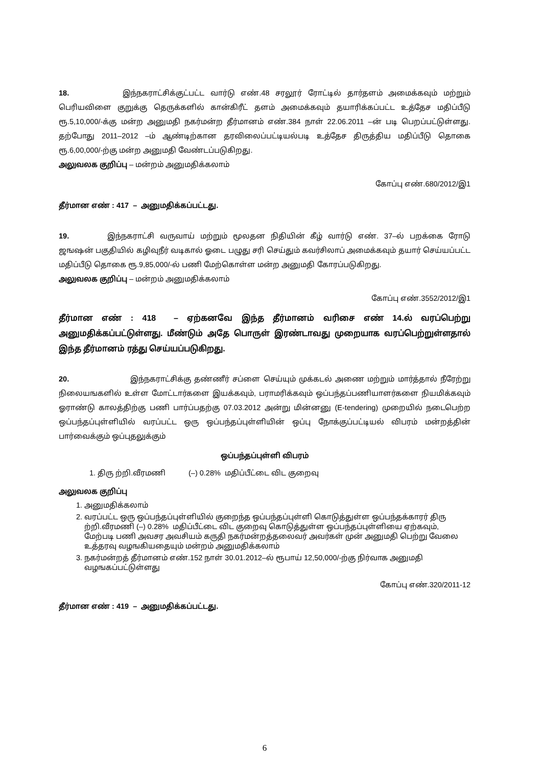18. இந்நகராட்சிக்குட்பட்ட வார்டு எண்.48 சரலூர் ரோட்டில் தார்தளம் அமைக்கவும் மற்றும் பெரியவிளை குறுக்கு தெருக்களில் கான்கிரீட் தளம் அமைக்கவும் தயாரிக்கப்பட்ட உத்தேச மதிப்பீடு ரூ.5,10,000/-க்கு மன்ற அனுமதி நகர்மன்ற தீர்மானம் எண்.384 நாள் 22.06.2011 –ன் படி பெறப்பட்டுள்ளது. தற்போது 2011–2012 –ம் ஆண்டிற்கான தரவிலைப்பட்டியல்படி உத்தேச திருத்திய மதிப்பீடு தொகை ரூ.6,00,000/-ற்கு மன்ற அனுமதி வேண்டப்படுகிறது.
அலுவலக குறிப்பு – மன்றம் அனுமதிக்கலாம்
கோப்பு எண்.680/2012/இ1
தீர்மான எண் : 417 – அனுமதிக்கப்பட்டது.
19. இந்நகராட்சி வருவாய் மற்றும் மூலதன நிதியின் கீழ் வார்டு எண். 37–ல் பறக்கை ரோடு ஜஙஷன் பகுதியில் கழிவுநீர் வடிகால் ஓடை பழுது சரி செய்தும் கவர்சிலாப் அமைக்கவும் தயார் செய்யப்பட்ட மதிப்பீடு தொகை ரூ.9,85,000/-ல் பணி மேற்கொள்ள மன்ற அனுமதி கோரப்படுகிறது.
அலுவலக குறிப்பு – மன்றம் அனுமதிக்கலாம்
கோப்பு எண்.3552/2012/இ1
தீர்மான எண் : 418 – ஏற்கனவே இந்த தீர்மானம் வரிசை எண் 14.ல் வரப்பெற்று அனுமதிக்கப்பட்டுள்ளது. மீண்டும் அதே பொருள் இரண்டாவது முறையாக வரப்பெற்றுள்ளதால் இந்த தீர்மானம் ரத்து செய்யப்படுகிறது.
20. இந்நகராட்சிக்கு தண்ணீர் சப்ளை செய்யும் முக்கடல் அணை மற்றும் மார்த்தால் நீரேற்று நிலையஙகளில் உள்ள மோட்டார்களை இயக்கவும், பராமரிக்கவும் ஒப்பந்தப்பணியாளர்களை நியமிக்கவும் ஓராண்டு காலத்திற்கு பணி பார்ப்பதற்கு 07.03.2012 அன்று மின்னனு (E-tendering) முறையில் நடைபெற்ற ஒப்பந்தப்புள்ளியில் வரப்பட்ட ஒரு ஒப்பந்தப்புள்ளியின் ஒப்பு நோக்குப்பட்டியல் விபரம் மன்றத்தின் பார்வைக்கும் ஒப்புதலுக்கும்
ஒப்பந்தப்புள்ளி விபரம்
1. திரு ற்றி.வீரமணி (–) 0.28% மதிப்பீட்டை விட குறைவு
அலுவலக குறிப்பு
1. அனுமதிக்கலாம்
2. வரப்பட்ட ஒரு ஒப்பந்தப்புள்ளியில் குறைந்த ஒப்பந்தப்புள்ளி கொடுத்துள்ள ஒப்பந்தக்காரர் திரு ற்றி.வீரமணி (–) 0.28% மதிப்பீட்டை விட குறைவு கொடுத்துள்ள ஒப்பந்தப்புள்ளியை ஏற்கவும், மேற்படி பணி அவசர அவசியம் கருதி நகர்மன்றத்தலைவர் அவர்கள் முன் அனுமதி பெற்று வேலை உத்தரவு வழஙகியதையும் மன்றம் அனுமதிக்கலாம்
3. நகர்மன்றத் தீர்மானம் எண்.152 நாள் 30.01.2012–ல் ரூபாய் 12,50,000/-ற்கு நிர்வாக அனுமதி வழஙகப்பட்டுள்ளது
கோப்பு எண்.320/2011-12
தீர்மான எண் : 419 – அனுமதிக்கப்பட்டது.
6